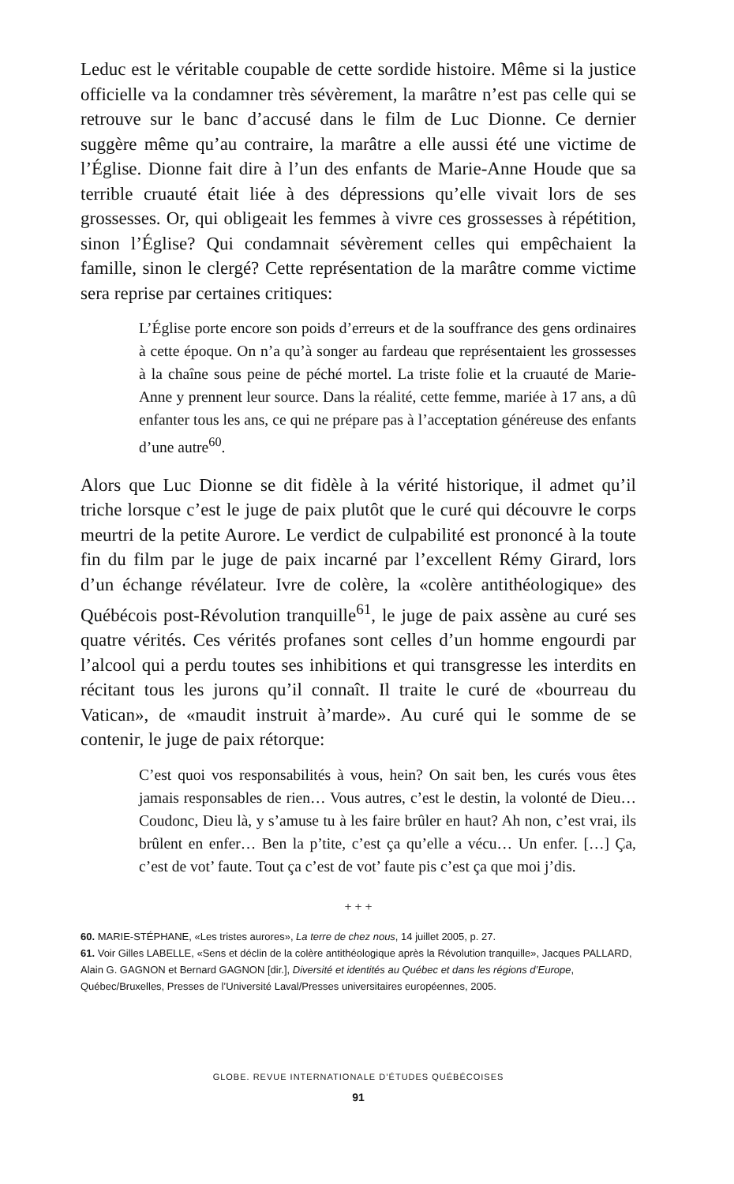Leduc est le véritable coupable de cette sordide histoire. Même si la justice officielle va la condamner très sévèrement, la marâtre n’est pas celle qui se retrouve sur le banc d’accusé dans le film de Luc Dionne. Ce dernier suggère même qu’au contraire, la marâtre a elle aussi été une victime de l’Église. Dionne fait dire à l’un des enfants de Marie-Anne Houde que sa terrible cruauté était liée à des dépressions qu’elle vivait lors de ses grossesses. Or, qui obligeait les femmes à vivre ces grossesses à répétition, sinon l’Église? Qui condamnait sévèrement celles qui empêchaient la famille, sinon le clergé? Cette représentation de la marâtre comme victime sera reprise par certaines critiques:
L’Église porte encore son poids d’erreurs et de la souffrance des gens ordinaires à cette époque. On n’a qu’à songer au fardeau que représentaient les grossesses à la chaîne sous peine de péché mortel. La triste folie et la cruauté de Marie-Anne y prennent leur source. Dans la réalité, cette femme, mariée à 17 ans, a dû enfanter tous les ans, ce qui ne prépare pas à l’acceptation généreuse des enfants d’une autre<sup>60</sup>.
Alors que Luc Dionne se dit fidèle à la vérité historique, il admet qu’il triche lorsque c’est le juge de paix plutôt que le curé qui découvre le corps meurtri de la petite Aurore. Le verdict de culpabilité est prononcé à la toute fin du film par le juge de paix incarné par l’excellent Rémy Girard, lors d’un échange révélateur. Ivre de colère, la «colère antithéologique» des Québécois post-Révolution tranquille<sup>61</sup>, le juge de paix assène au curé ses quatre vérités. Ces vérités profanes sont celles d’un homme engourdi par l’alcool qui a perdu toutes ses inhibitions et qui transgresse les interdits en récitant tous les jurons qu’il connaît. Il traite le curé de «bourreau du Vatican», de «maudit instruit à’marde». Au curé qui le somme de se contenir, le juge de paix rétorque:
C’est quoi vos responsabilités à vous, hein? On sait ben, les curés vous êtes jamais responsables de rien… Vous autres, c’est le destin, la volonté de Dieu… Coudonc, Dieu là, y s’amuse tu à les faire brûler en haut? Ah non, c’est vrai, ils brûlent en enfer… Ben la p’tite, c’est ça qu’elle a vécu… Un enfer. […] Ça, c’est de vot’ faute. Tout ça c’est de vot’ faute pis c’est ça que moi j’dis.
+ + +
60. MARIE-STÉPHANE, «Les tristes aurores», La terre de chez nous, 14 juillet 2005, p. 27.
61. Voir Gilles LABELLE, «Sens et déclin de la colère antithéologique après la Révolution tranquille», Jacques PALLARD, Alain G. GAGNON et Bernard GAGNON [dir.], Diversité et identités au Québec et dans les régions d’Europe, Québec/Bruxelles, Presses de l’Université Laval/Presses universitaires européennes, 2005.
GLOBE. REVUE INTERNATIONALE D’ÉTUDES QUÉBÉCOISES
91